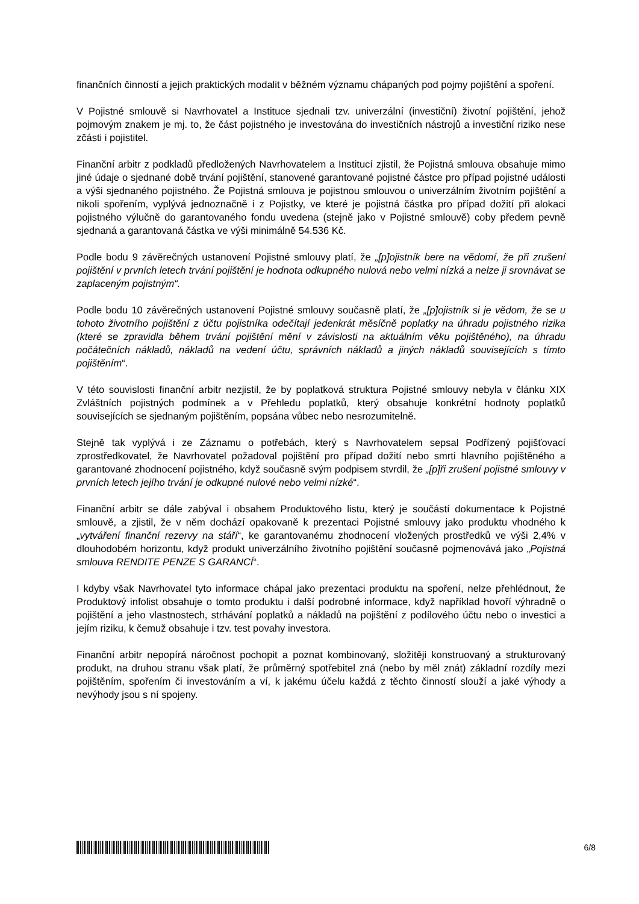finančních činností a jejich praktických modalit v běžném významu chápaných pod pojmy pojištění a spoření.
V Pojistné smlouvě si Navrhovatel a Instituce sjednali tzv. univerzální (investiční) životní pojištění, jehož pojmovým znakem je mj. to, že část pojistného je investována do investičních nástrojů a investiční riziko nese zčásti i pojistitel.
Finanční arbitr z podkladů předložených Navrhovatelem a Institucí zjistil, že Pojistná smlouva obsahuje mimo jiné údaje o sjednané době trvání pojištění, stanovené garantované pojistné částce pro případ pojistné události a výši sjednaného pojistného. Že Pojistná smlouva je pojistnou smlouvou o univerzálním životním pojištění a nikoli spořením, vyplývá jednoznačně i z Pojistky, ve které je pojistná částka pro případ dožití při alokaci pojistného výlučně do garantovaného fondu uvedena (stejně jako v Pojistné smlouvě) coby předem pevně sjednaná a garantovaná částka ve výši minimálně 54.536 Kč.
Podle bodu 9 závěrečných ustanovení Pojistné smlouvy platí, že „[p]ojistník bere na vědomí, že při zrušení pojištění v prvních letech trvání pojištění je hodnota odkupného nulová nebo velmi nízká a nelze ji srovnávat se zaplaceným pojistným“.
Podle bodu 10 závěrečných ustanovení Pojistné smlouvy současně platí, že „[p]ojistník si je vědom, že se u tohoto životního pojištění z účtu pojistníka odečítají jedenkrát měsíčně poplatky na úhradu pojistného rizika (které se zpravidla během trvání pojištění mění v závislosti na aktuálním věku pojištěného), na úhradu počátečních nákladů, nákladů na vedení účtu, správních nákladů a jiných nákladů souvisejících s tímto pojištěním“.
V této souvislosti finanční arbitr nezjistil, že by poplatková struktura Pojistné smlouvy nebyla v článku XIX Zvláštních pojistných podmínek a v Přehledu poplatků, který obsahuje konkrétní hodnoty poplatků souvisejících se sjednaným pojištěním, popsána vůbec nebo nesrozumitelně.
Stejně tak vyplývá i ze Záznamu o potřebách, který s Navrhovatelem sepsal Podřízený pojišťovací zprostředkovatel, že Navrhovatel požadoval pojištění pro případ dožití nebo smrti hlavního pojištěného a garantované zhodnocení pojistného, když současně svým podpisem stvrdil, že „[p]ři zrušení pojistné smlouvy v prvních letech jejího trvání je odkupné nulové nebo velmi nízké“.
Finanční arbitr se dále zabýval i obsahem Produktového listu, který je součástí dokumentace k Pojistné smlouvě, a zjistil, že v něm dochází opakovaně k prezentaci Pojistné smlouvy jako produktu vhodného k „vytváření finanční rezervy na stáří“, ke garantovanému zhodnocení vložených prostředků ve výši 2,4% v dlouhodobém horizontu, když produkt univerzálního životního pojištění současně pojmenovává jako „Pojistná smlouva RENDITE PENZE S GARANCÍ“.
I kdyby však Navrhovatel tyto informace chápal jako prezentaci produktu na spoření, nelze přehlédnout, že Produktový infolist obsahuje o tomto produktu i další podrobné informace, když například hovoří výhradně o pojištění a jeho vlastnostech, strhávání poplatků a nákladů na pojištění z podílového účtu nebo o investici a jejím riziku, k čemuž obsahuje i tzv. test povahy investora.
Finanční arbitr nepopírá náročnost pochopit a poznat kombinovaný, složitěji konstruovaný a strukturovaný produkt, na druhou stranu však platí, že průměrný spotřebitel zná (nebo by měl znát) základní rozdíly mezi pojištěním, spořením či investováním a ví, k jakému účelu každá z těchto činností slouží a jaké výhody a nevýhody jsou s ní spojeny.
6/8